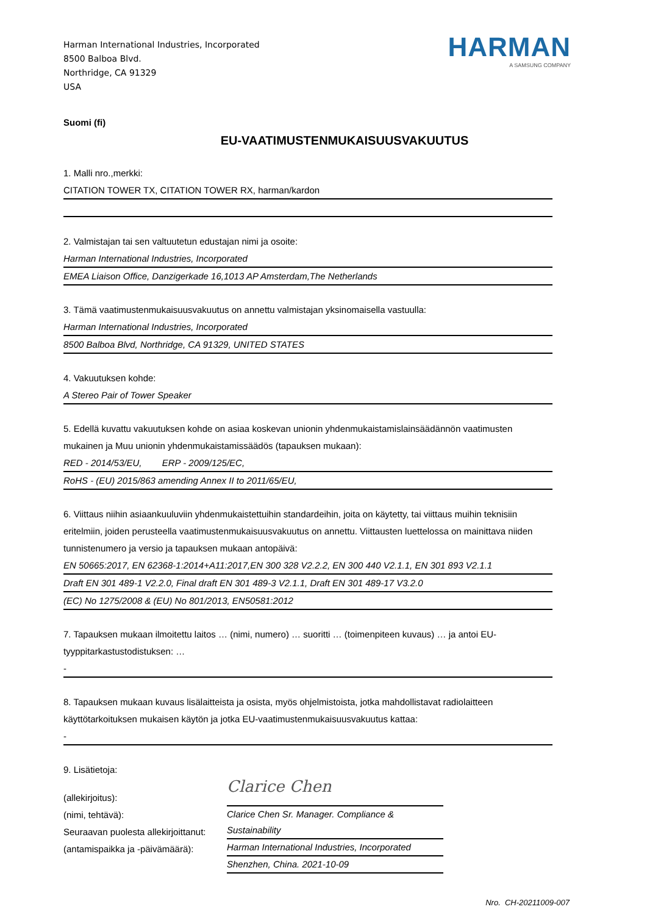Harman International Industries, Incorporated
8500 Balboa Blvd.
Northridge, CA 91329
USA
HARMAN
A SAMSUNG COMPANY
Suomi (fi)
EU-VAATIMUSTENMUKAISUUSVAKUUTUS
1. Malli nro.,merkki:
CITATION TOWER TX, CITATION TOWER RX, harman/kardon
2. Valmistajan tai sen valtuutetun edustajan nimi ja osoite:
Harman International Industries, Incorporated
EMEA Liaison Office, Danzigerkade 16,1013 AP Amsterdam,The Netherlands
3. Tämä vaatimustenmukaisuusvakuutus on annettu valmistajan yksinomaisella vastuulla:
Harman International Industries, Incorporated
8500 Balboa Blvd, Northridge, CA 91329, UNITED STATES
4. Vakuutuksen kohde:
A Stereo Pair of Tower Speaker
5. Edellä kuvattu vakuutuksen kohde on asiaa koskevan unionin yhdenmukaistamislainsäädännön vaatimusten mukainen ja Muu unionin yhdenmukaistamissäädös (tapauksen mukaan):
RED - 2014/53/EU, ERP - 2009/125/EC,
RoHS - (EU) 2015/863 amending Annex II to 2011/65/EU,
6. Viittaus niihin asiaankuuluviin yhdenmukaistettuihin standardeihin, joita on käytetty, tai viittaus muihin teknisiin eritelmiin, joiden perusteella vaatimustenmukaisuusvakuutus on annettu. Viittausten luettelossa on mainittava niiden tunnistenumero ja versio ja tapauksen mukaan antopäivä:
EN 50665:2017, EN 62368-1:2014+A11:2017,EN 300 328 V2.2.2, EN 300 440 V2.1.1, EN 301 893 V2.1.1
Draft EN 301 489-1 V2.2.0, Final draft EN 301 489-3 V2.1.1, Draft EN 301 489-17 V3.2.0
(EC) No 1275/2008 & (EU) No 801/2013, EN50581:2012
7. Tapauksen mukaan ilmoitettu laitos … (nimi, numero) … suoritti … (toimenpiteen kuvaus) … ja antoi EU-tyyppitarkastustodistuksen: …
-
8. Tapauksen mukaan kuvaus lisälaitteista ja osista, myös ohjelmistoista, jotka mahdollistavat radiolaitteen käyttötarkoituksen mukaisen käytön ja jotka EU-vaatimustenmukaisuusvakuutus kattaa:
-
9. Lisätietoja:
(allekirjoitus):
(nimi, tehtävä):
Seuraavan puolesta allekirjoittanut:
(antamispaikka ja -päivämäärä):
Clarice Chen
Clarice Chen Sr. Manager. Compliance & Sustainability
Harman International Industries, Incorporated
Shenzhen, China. 2021-10-09
Nro. CH-20211009-007